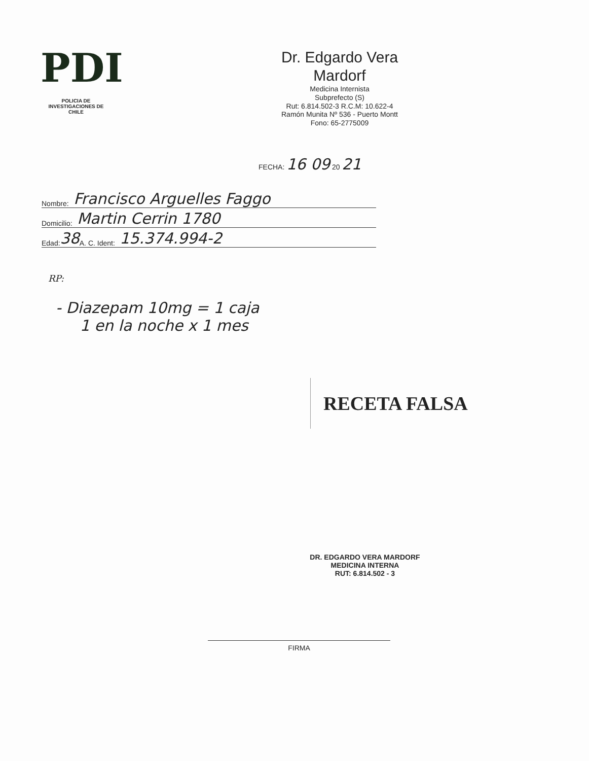PDI
POLICIA DE INVESTIGACIONES DE CHILE
Dr. Edgardo Vera Mardorf
Medicina Internista
Subprefecto (S)
Rut: 6.814.502-3 R.C.M: 10.622-4
Ramón Munita Nº 536 - Puerto Montt
Fono: 65-2775009
FECHA: 16 09 20 21
Nombre: Francisco Arguelles Faggo
Domicilio: Martin Cerrin 1780
Edad: 38 A. C. Ident: 15.374.994-2
RP:
- Diazepam 10mg = 1 caja
1 en la noche x 1 mes
RECETA FALSA
DR. EDGARDO VERA MARDORF
MEDICINA INTERNA
RUT: 6.814.502 - 3
FIRMA